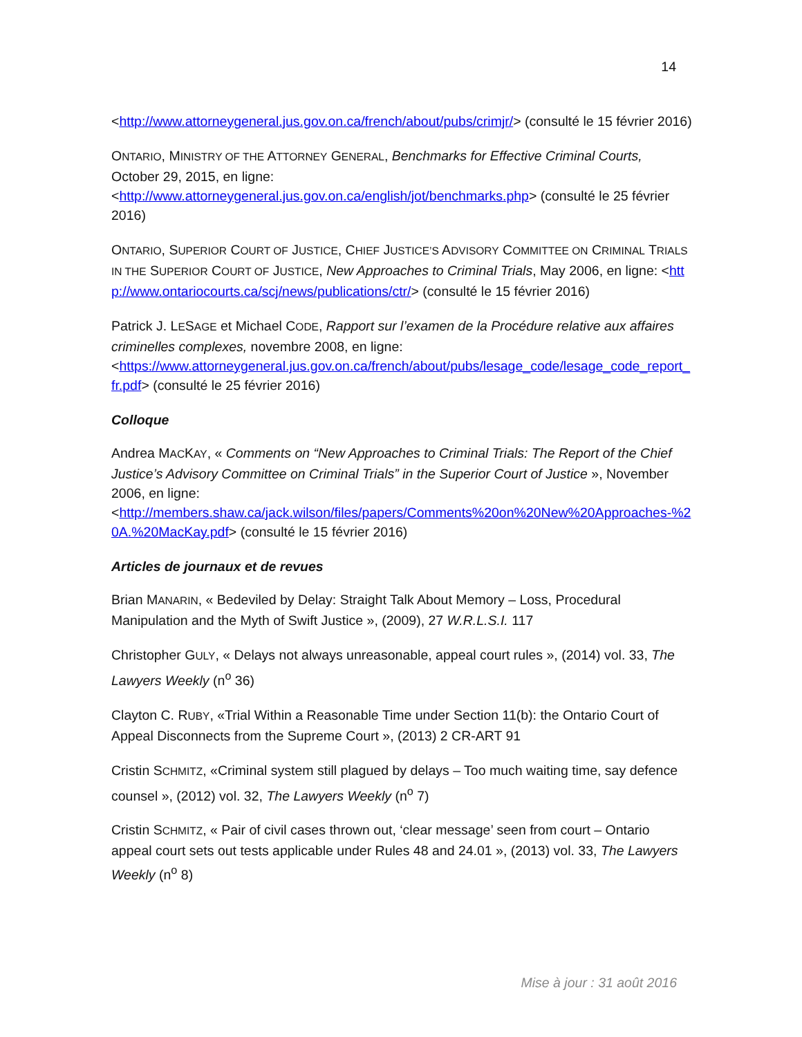14
<http://www.attorneygeneral.jus.gov.on.ca/french/about/pubs/crimjr/> (consulté le 15 février 2016)
ONTARIO, MINISTRY OF THE ATTORNEY GENERAL, Benchmarks for Effective Criminal Courts, October 29, 2015, en ligne:
<http://www.attorneygeneral.jus.gov.on.ca/english/jot/benchmarks.php> (consulté le 25 février 2016)
ONTARIO, SUPERIOR COURT OF JUSTICE, CHIEF JUSTICE’S ADVISORY COMMITTEE ON CRIMINAL TRIALS IN THE SUPERIOR COURT OF JUSTICE, New Approaches to Criminal Trials, May 2006, en ligne: <http://www.ontariocourts.ca/scj/news/publications/ctr/> (consulté le 15 février 2016)
Patrick J. LESAGE et Michael CODE, Rapport sur l’examen de la Procédure relative aux affaires criminelles complexes, novembre 2008, en ligne:
<https://www.attorneygeneral.jus.gov.on.ca/french/about/pubs/lesage_code/lesage_code_report_fr.pdf> (consulté le 25 février 2016)
Colloque
Andrea MACKAY, « Comments on “New Approaches to Criminal Trials: The Report of the Chief Justice’s Advisory Committee on Criminal Trials” in the Superior Court of Justice », November 2006, en ligne:
<http://members.shaw.ca/jack.wilson/files/papers/Comments%20on%20New%20Approaches-%20A.%20MacKay.pdf> (consulté le 15 février 2016)
Articles de journaux et de revues
Brian MANARIN, « Bedeviled by Delay: Straight Talk About Memory – Loss, Procedural Manipulation and the Myth of Swift Justice », (2009), 27 W.R.L.S.I. 117
Christopher GULY, « Delays not always unreasonable, appeal court rules », (2014) vol. 33, The Lawyers Weekly (n<sup>o</sup> 36)
Clayton C. RUBY, «Trial Within a Reasonable Time under Section 11(b): the Ontario Court of Appeal Disconnects from the Supreme Court », (2013) 2 CR-ART 91
Cristin SCHMITZ, «Criminal system still plagued by delays – Too much waiting time, say defence counsel », (2012) vol. 32, The Lawyers Weekly (n<sup>o</sup> 7)
Cristin SCHMITZ, « Pair of civil cases thrown out, ‘clear message’ seen from court – Ontario appeal court sets out tests applicable under Rules 48 and 24.01 », (2013) vol. 33, The Lawyers Weekly (n<sup>o</sup> 8)
Mise à jour : 31 août 2016